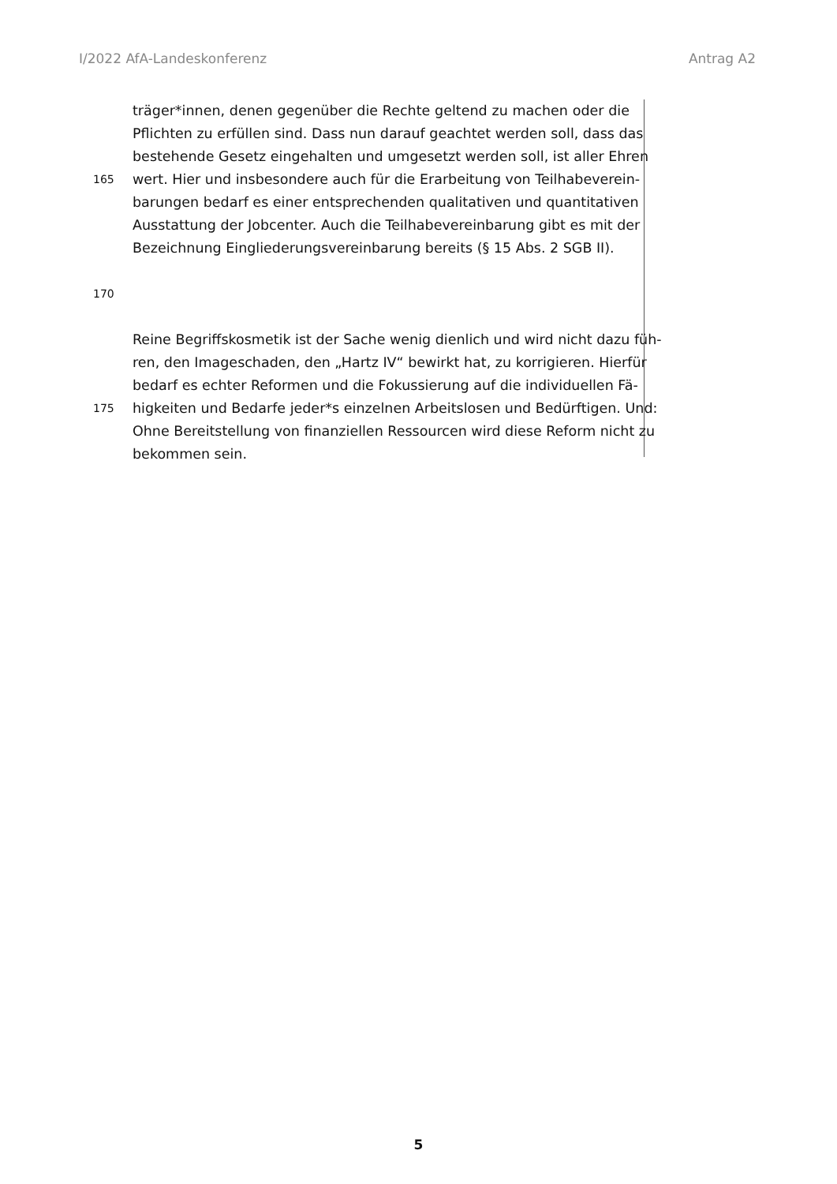I/2022 AfA-Landeskonferenz Antrag A2
träger*innen, denen gegenüber die Rechte geltend zu machen oder die
Pflichten zu erfüllen sind. Dass nun darauf geachtet werden soll, dass das
bestehende Gesetz eingehalten und umgesetzt werden soll, ist aller Ehren
165 wert. Hier und insbesondere auch für die Erarbeitung von Teilhabeverein-
barungen bedarf es einer entsprechenden qualitativen und quantitativen
Ausstattung der Jobcenter. Auch die Teilhabevereinbarung gibt es mit der
Bezeichnung Eingliederungsvereinbarung bereits (§ 15 Abs. 2 SGB II).
170
Reine Begriffskosmetik ist der Sache wenig dienlich und wird nicht dazu füh-
ren, den Imageschaden, den „Hartz IV“ bewirkt hat, zu korrigieren. Hierfür
bedarf es echter Reformen und die Fokussierung auf die individuellen Fä-
175 higkeiten und Bedarfe jeder*s einzelnen Arbeitslosen und Bedürftigen. Und:
Ohne Bereitstellung von finanziellen Ressourcen wird diese Reform nicht zu
bekommen sein.
5